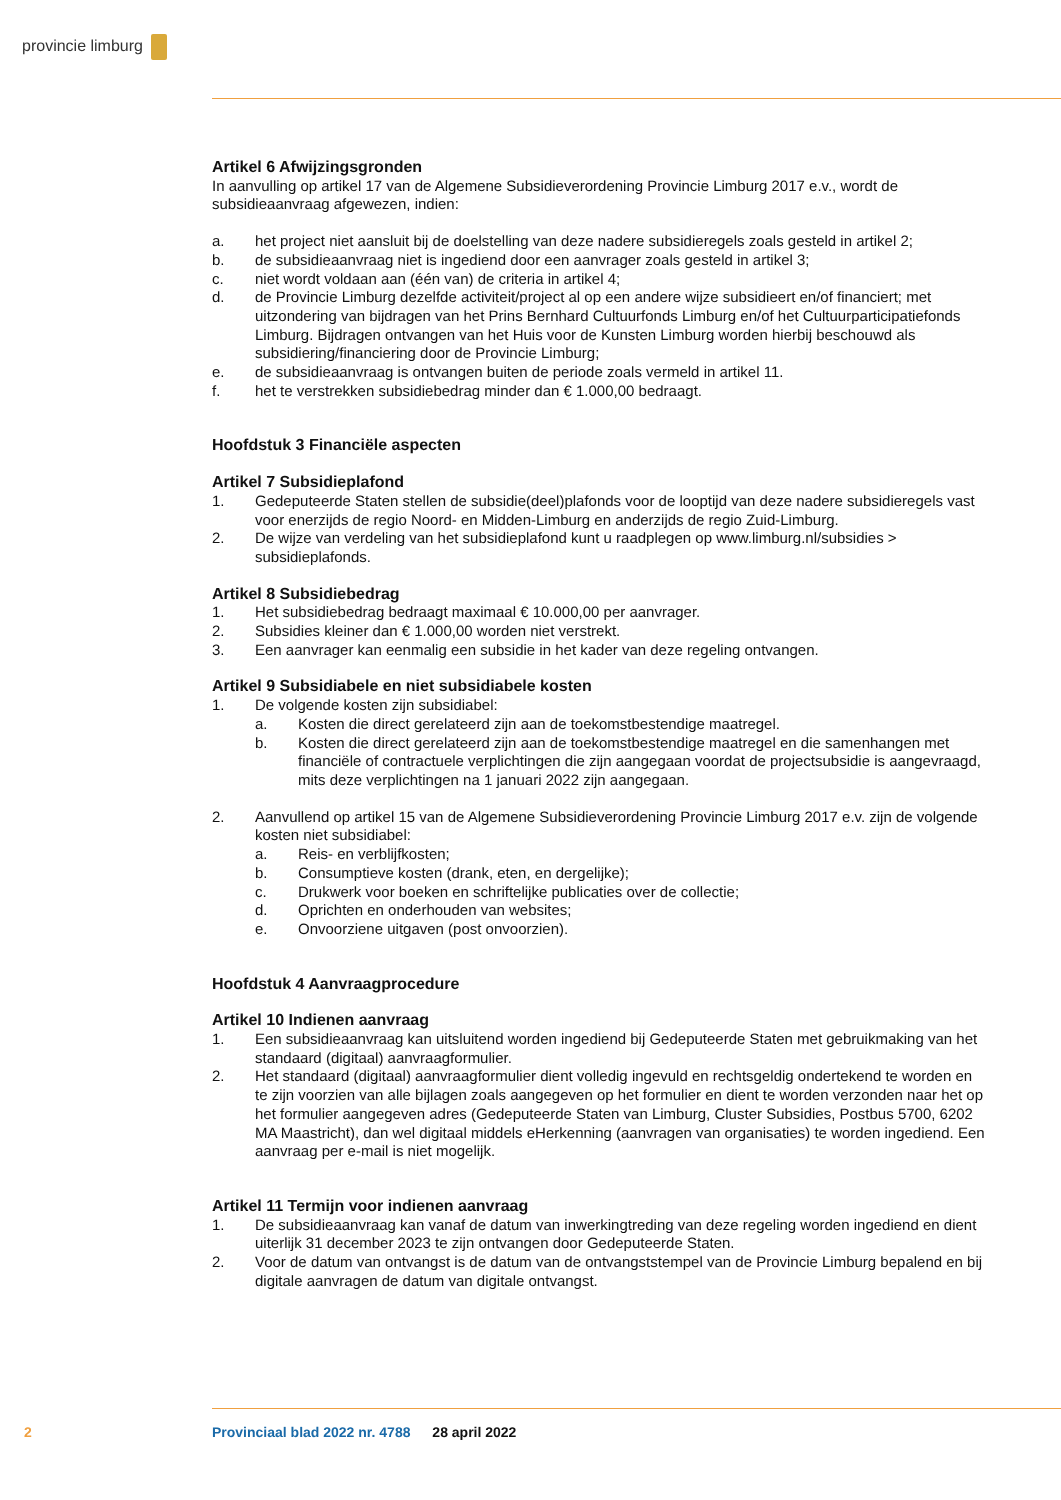provincie limburg
Artikel 6 Afwijzingsgronden
In aanvulling op artikel 17 van de Algemene Subsidieverordening Provincie Limburg 2017 e.v., wordt de subsidieaanvraag afgewezen, indien:
a. het project niet aansluit bij de doelstelling van deze nadere subsidieregels zoals gesteld in artikel 2;
b. de subsidieaanvraag niet is ingediend door een aanvrager zoals gesteld in artikel 3;
c. niet wordt voldaan aan (één van) de criteria in artikel 4;
d. de Provincie Limburg dezelfde activiteit/project al op een andere wijze subsidieert en/of financiert; met uitzondering van bijdragen van het Prins Bernhard Cultuurfonds Limburg en/of het Cultuur­participatiefonds Limburg. Bijdragen ontvangen van het Huis voor de Kunsten Limburg worden hierbij beschouwd als subsidiering/financiering door de Provincie Limburg;
e. de subsidieaanvraag is ontvangen buiten de periode zoals vermeld in artikel 11.
f. het te verstrekken subsidiebedrag minder dan € 1.000,00 bedraagt.
Hoofdstuk 3 Financiële aspecten
Artikel 7 Subsidieplafond
1. Gedeputeerde Staten stellen de subsidie(deel)plafonds voor de looptijd van deze nadere subsidie­regels vast voor enerzijds de regio Noord- en Midden-Limburg en anderzijds de regio Zuid-Limburg.
2. De wijze van verdeling van het subsidieplafond kunt u raadplegen op www.limburg.nl/subsidies > subsidieplafonds.
Artikel 8 Subsidiebedrag
1. Het subsidiebedrag bedraagt maximaal € 10.000,00 per aanvrager.
2. Subsidies kleiner dan € 1.000,00 worden niet verstrekt.
3. Een aanvrager kan eenmalig een subsidie in het kader van deze regeling ontvangen.
Artikel 9 Subsidiabele en niet subsidiabele kosten
1. De volgende kosten zijn subsidiabel:
a. Kosten die direct gerelateerd zijn aan de toekomstbestendige maatregel.
b. Kosten die direct gerelateerd zijn aan de toekomstbestendige maatregel en die samenhangen met financiële of contractuele verplichtingen die zijn aangegaan voordat de projectsubsidie is aangevraagd, mits deze verplichtingen na 1 januari 2022 zijn aangegaan.
2. Aanvullend op artikel 15 van de Algemene Subsidieverordening Provincie Limburg 2017 e.v. zijn de volgende kosten niet subsidiabel:
a. Reis- en verblijfkosten;
b. Consumptieve kosten (drank, eten, en dergelijke);
c. Drukwerk voor boeken en schriftelijke publicaties over de collectie;
d. Oprichten en onderhouden van websites;
e. Onvoorziene uitgaven (post onvoorzien).
Hoofdstuk 4 Aanvraagprocedure
Artikel 10 Indienen aanvraag
1. Een subsidieaanvraag kan uitsluitend worden ingediend bij Gedeputeerde Staten met gebruikma­king van het standaard (digitaal) aanvraagformulier.
2. Het standaard (digitaal) aanvraagformulier dient volledig ingevuld en rechtsgeldig ondertekend te worden en te zijn voorzien van alle bijlagen zoals aangegeven op het formulier en dient te worden verzonden naar het op het formulier aangegeven adres (Gedeputeerde Staten van Limburg, Cluster Subsidies, Postbus 5700, 6202 MA Maastricht), dan wel digitaal middels eHerkenning (aanvragen van organisaties) te worden ingediend. Een aanvraag per e-mail is niet mogelijk.
Artikel 11 Termijn voor indienen aanvraag
1. De subsidieaanvraag kan vanaf de datum van inwerkingtreding van deze regeling worden ingediend en dient uiterlijk 31 december 2023 te zijn ontvangen door Gedeputeerde Staten.
2. Voor de datum van ontvangst is de datum van de ontvangststempel van de Provincie Limburg bepalend en bij digitale aanvragen de datum van digitale ontvangst.
2 Provinciaal blad 2022 nr. 4788 28 april 2022